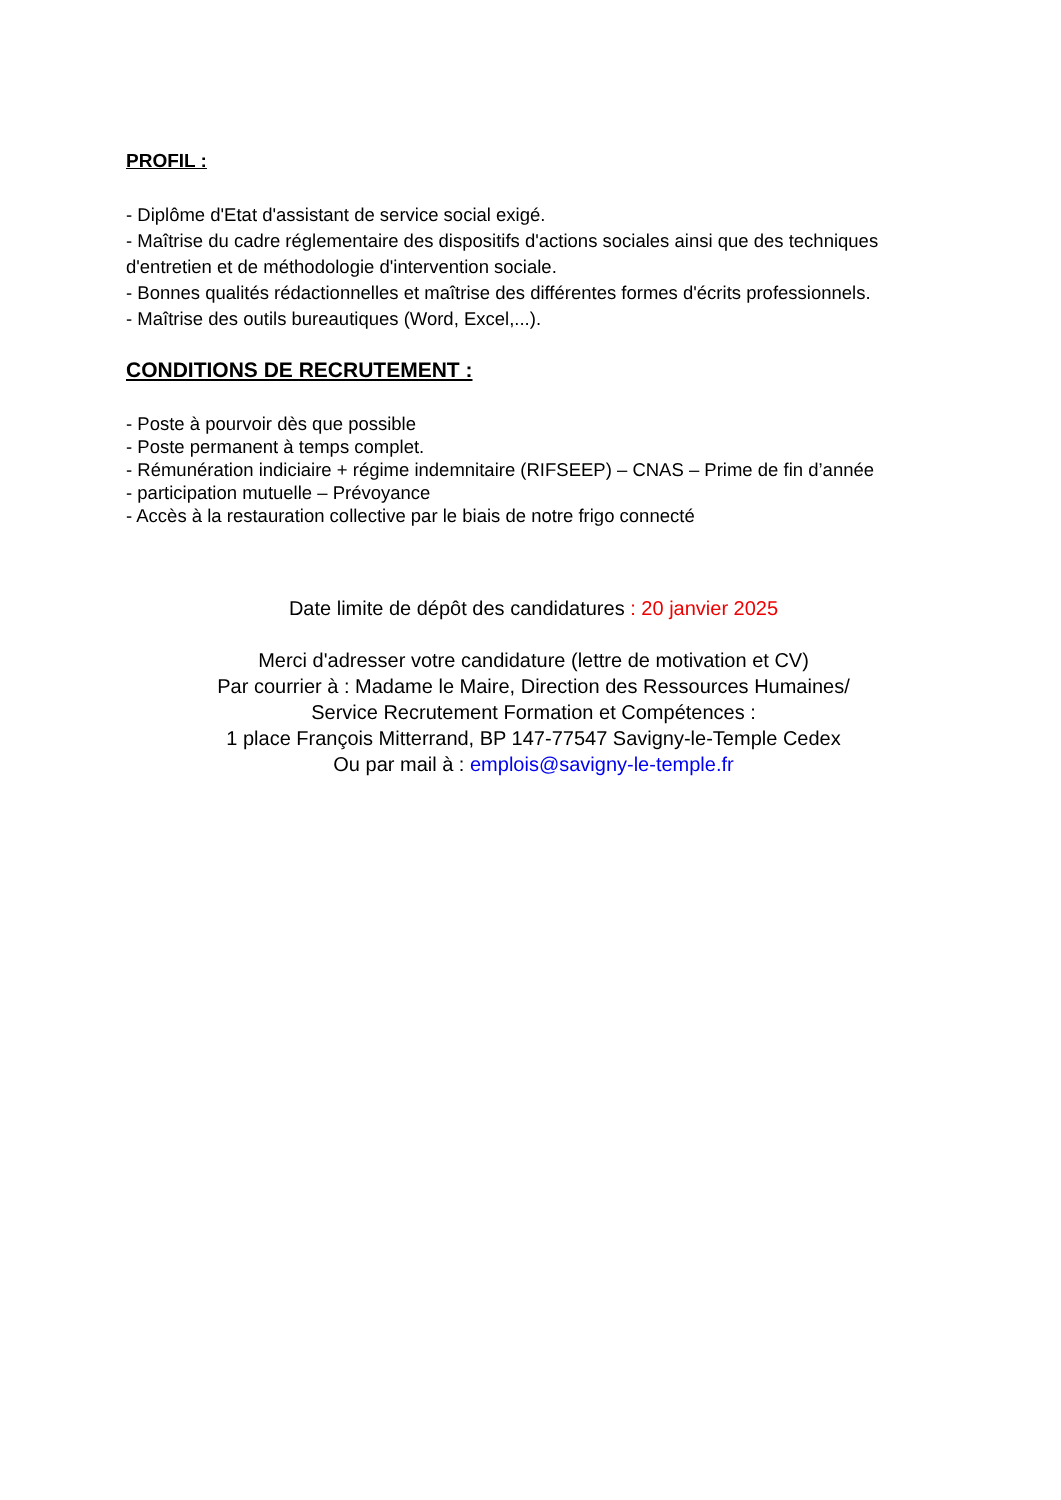PROFIL :
- Diplôme d'Etat d'assistant de service social exigé.
- Maîtrise du cadre réglementaire des dispositifs d'actions sociales ainsi que des techniques d'entretien et de méthodologie d'intervention sociale.
- Bonnes qualités rédactionnelles et maîtrise des différentes formes d'écrits professionnels.
- Maîtrise des outils bureautiques (Word, Excel,...).
CONDITIONS DE RECRUTEMENT :
- Poste à pourvoir dès que possible
- Poste permanent à temps complet.
- Rémunération indiciaire + régime indemnitaire (RIFSEEP) – CNAS – Prime de fin d’année
- participation mutuelle – Prévoyance
- Accès à la restauration collective par le biais de notre frigo connecté
Date limite de dépôt des candidatures : 20 janvier 2025
Merci d'adresser votre candidature (lettre de motivation et CV)
Par courrier à : Madame le Maire, Direction des Ressources Humaines/
Service Recrutement Formation et Compétences :
1 place François Mitterrand, BP 147-77547 Savigny-le-Temple Cedex
Ou par mail à : emplois@savigny-le-temple.fr